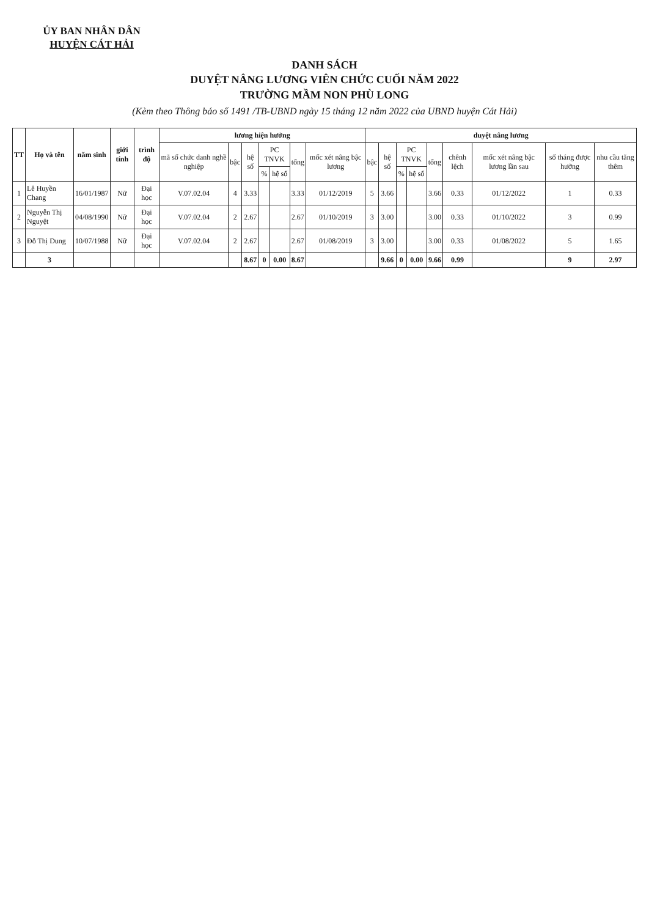ỦY BAN NHÂN DÂN
HUYỆN CÁT HẢI
DANH SÁCH
DUYỆT NÂNG LƯƠNG VIÊN CHỨC CUỐI NĂM 2022
TRƯỜNG MẦM NON PHÙ LONG
(Kèm theo Thông báo số 1491 /TB-UBND ngày 15 tháng 12 năm 2022 của UBND huyện Cát Hải)
| TT | Họ và tên | năm sinh | giới tính | trình độ | lương hiện hưởng | | | | | | | duyệt nâng lương | | | | | | | | |
| --- | --- | --- | --- | --- | --- | --- | --- | --- | --- | --- | --- | --- | --- | --- | --- | --- | --- | --- | --- | --- |
| | | | | | mã số chức danh nghề nghiệp | bậc | hệ số | PC TNVK | | tổng | mốc xét nâng bậc lương | bậc | hệ số | PC TNVK | | tổng | chênh lệch | mốc xét nâng bậc lương lần sau | số tháng được hưởng | nhu cầu tăng thêm |
| | | | | | | | | % | hệ số | | | | | % | hệ số | | | | | |
| 1 | Lê Huyền Chang | 16/01/1987 | Nữ | Đại học | V.07.02.04 | 4 | 3.33 | | | 3.33 | 01/12/2019 | 5 | 3.66 | | | 3.66 | 0.33 | 01/12/2022 | 1 | 0.33 |
| 2 | Nguyễn Thị Nguyệt | 04/08/1990 | Nữ | Đại học | V.07.02.04 | 2 | 2.67 | | | 2.67 | 01/10/2019 | 3 | 3.00 | | | 3.00 | 0.33 | 01/10/2022 | 3 | 0.99 |
| 3 | Đỗ Thị Dung | 10/07/1988 | Nữ | Đại học | V.07.02.04 | 2 | 2.67 | | | 2.67 | 01/08/2019 | 3 | 3.00 | | | 3.00 | 0.33 | 01/08/2022 | 5 | 1.65 |
| | 3 | | | | | | 8.67 | 0 | 0.00 | 8.67 | | | 9.66 | 0 | 0.00 | 9.66 | 0.99 | | 9 | 2.97 |